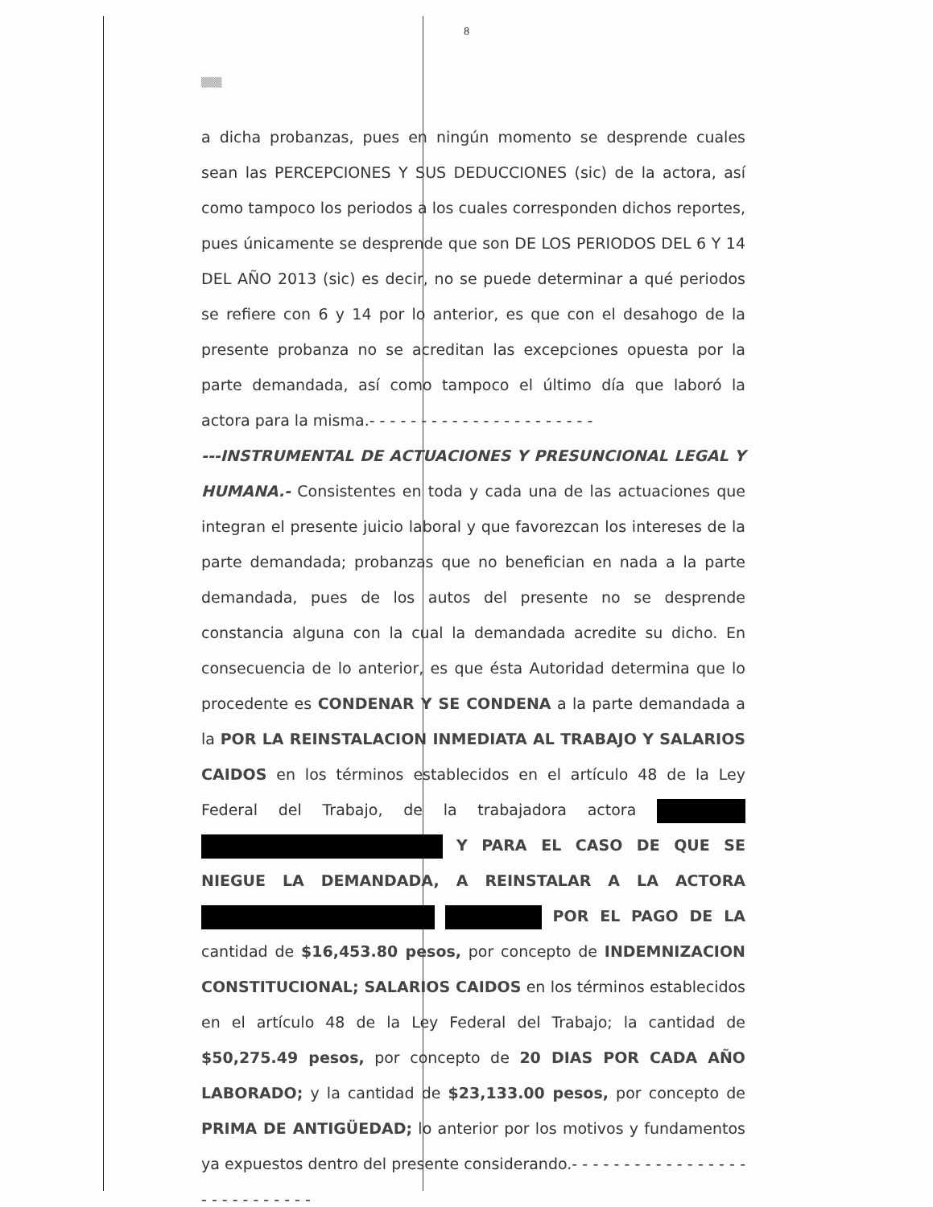8
▒▒▒
a dicha probanzas, pues en ningún momento se desprende cuales sean las PERCEPCIONES Y SUS DEDUCCIONES (sic) de la actora, así como tampoco los periodos a los cuales corresponden dichos reportes, pues únicamente se desprende que son DE LOS PERIODOS DEL 6 Y 14 DEL AÑO 2013 (sic) es decir, no se puede determinar a qué periodos se refiere con 6 y 14 por lo anterior, es que con el desahogo de la presente probanza no se acreditan las excepciones opuesta por la parte demandada, así como tampoco el último día que laboró la actora para la misma.- - - - - - - - - - - - - - - - - - - - - -
---INSTRUMENTAL DE ACTUACIONES Y PRESUNCIONAL LEGAL Y HUMANA.- Consistentes en toda y cada una de las actuaciones que integran el presente juicio laboral y que favorezcan los intereses de la parte demandada; probanzas que no benefician en nada a la parte demandada, pues de los autos del presente no se desprende constancia alguna con la cual la demandada acredite su dicho. En consecuencia de lo anterior, es que ésta Autoridad determina que lo procedente es CONDENAR Y SE CONDENA a la parte demandada a la POR LA REINSTALACION INMEDIATA AL TRABAJO Y SALARIOS CAIDOS en los términos establecidos en el artículo 48 de la Ley Federal del Trabajo, de la trabajadora actora Y PARA EL CASO DE QUE SE NIEGUE LA DEMANDADA, A REINSTALAR A LA ACTORA POR EL PAGO DE LA cantidad de $16,453.80 pesos, por concepto de INDEMNIZACION CONSTITUCIONAL; SALARIOS CAIDOS en los términos establecidos en el artículo 48 de la Ley Federal del Trabajo; la cantidad de $50,275.49 pesos, por concepto de 20 DIAS POR CADA AÑO LABORADO; y la cantidad de $23,133.00 pesos, por concepto de PRIMA DE ANTIGÜEDAD; lo anterior por los motivos y fundamentos ya expuestos dentro del presente considerando.- - - - - - - - - - - - - - - - - - - - - - - - - - - -